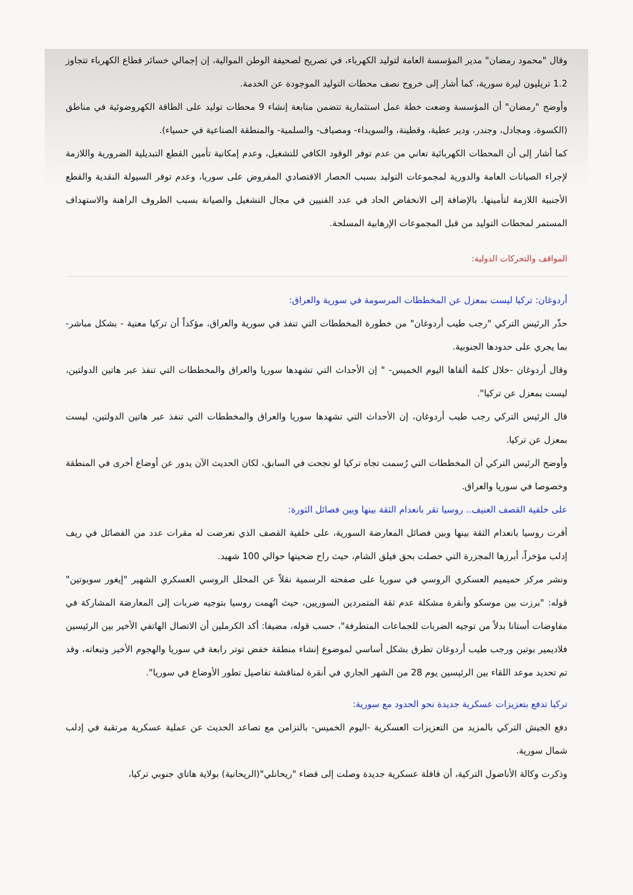وقال "محمود رمضان" مدير المؤسسة العامة لتوليد الكهرباء، في تصريح لصحيفة الوطن الموالية، إن إجمالي خسائر قطاع الكهرباء تتجاوز 1.2 تريليون ليرة سورية، كما أشار إلى خروج نصف محطات التوليد الموجودة عن الخدمة.
وأوضح "رمضان" أن المؤسسة وضعت خطة عمل استثمارية تتضمن متابعة إنشاء 9 محطات توليد على الطاقة الكهروضوئية في مناطق (الكسوة، ومجادل، وجندر، ودير عطية، وقطينة، والسويداء- ومصياف- والسلمية- والمنطقة الصناعية في حسياء).
كما أشار إلى أن المحطات الكهربائية تعاني من عدم توفر الوقود الكافي للتشغيل، وعدم إمكانية تأمين القطع التبديلية الضرورية واللازمة لإجراء الصيانات العامة والدورية لمجموعات التوليد بسبب الحصار الاقتصادي المفروض على سوريا، وعدم توفر السيولة النقدية والقطع الأجنبية اللازمة لتأمينها. بالإضافة إلى الانخفاض الحاد في عدد الفنيين في مجال التشغيل والصيانة بسبب الظروف الراهنة والاستهداف المستمر لمحطات التوليد من قبل المجموعات الإرهابية المسلحة.
المواقف والتحركات الدولية:
أردوغان: تركيا ليست بمعزل عن المخططات المرسومة في سورية والعراق:
حذّر الرئيس التركي "رجب طيب أردوغان" من خطورة المخططات التي تنفذ في سورية والعراق، مؤكداً أن تركيا معنية - بشكل مباشر- بما يجري على حدودها الجنوبية.
وقال أردوغان -خلال كلمة ألقاها اليوم الخميس- " إن الأحداث التي تشهدها سوريا والعراق والمخططات التي تنفذ عبر هاتين الدولتين، ليست بمعزل عن تركيا".
قال الرئيس التركي رجب طيب أردوغان، إن الأحداث التي تشهدها سوريا والعراق والمخططات التي تنفذ عبر هاتين الدولتين، ليست بمعزل عن تركيا.
وأوضح الرئيس التركي أن المخططات التي رُسمت تجاه تركيا لو نجحت في السابق، لكان الحديث الآن يدور عن أوضاع أخرى في المنطقة وخصوصا في سوريا والعراق.
على خلفية القصف العنيف.. روسيا تقر بانعدام الثقة بينها وبين فصائل الثورة:
أقرت روسيا بانعدام الثقة بينها وبين فصائل المعارضة السورية، على خلفية القصف الذي تعرضت له مقرات عدد من الفصائل في ريف إدلب مؤخراً، أبرزها المجزرة التي حصلت بحق فيلق الشام، حيث راح ضحيتها حوالي 100 شهيد.
ونشر مركز حميميم العسكري الروسي في سوريا على صفحته الرسمية نقلاً عن المحلل الروسي العسكري الشهير "إيغور سوبوتين" قوله: "برزت بين موسكو وأنقرة مشكلة عدم ثقة المتمردين السوريين، حيث اتُهمت روسيا بتوجيه ضربات إلى المعارضة المشاركة في مفاوضات أستانا بدلاً من توجيه الضربات للجماعات المتطرفة"، حسب قوله، مضيفا: أكد الكرملين أن الاتصال الهاتفي الأخير بين الرئيسين فلاديمير بوتين ورجب طيب أردوغان تطرق بشكل أساسي لموضوع إنشاء منطقة خفض توتر رابعة في سوريا والهجوم الأخير وتبعاته، وقد تم تحديد موعد اللقاء بين الرئيسين يوم 28 من الشهر الجاري في أنقرة لمناقشة تفاصيل تطور الأوضاع في سوريا".
تركيا تدفع بتعزيزات عسكرية جديدة نحو الحدود مع سورية:
دفع الجيش التركي بالمزيد من التعزيزات العسكرية -اليوم الخميس- بالتزامن مع تصاعد الحديث عن عملية عسكرية مرتقبة في إدلب شمال سورية.
وذكرت وكالة الأناضول التركية، أن قافلة عسكرية جديدة وصلت إلى قضاء "ريحانلي"(الريحانية) بولاية هاتاي جنوبي تركيا،